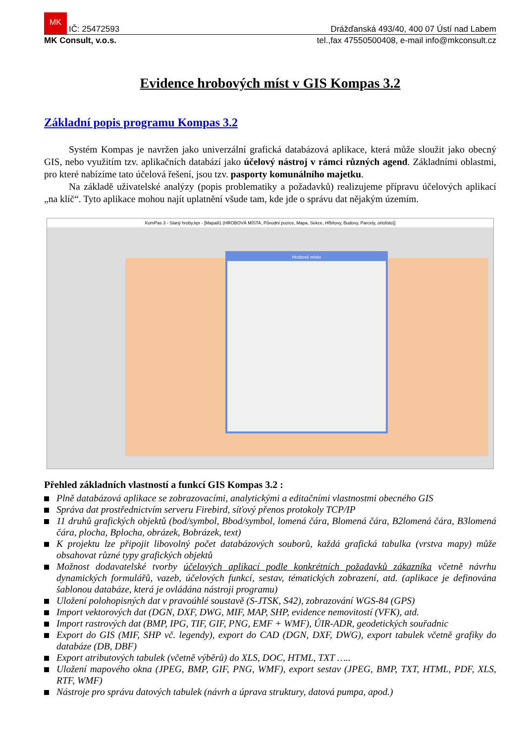MK IČ: 25472593 Drážďanská 493/40, 400 07 Ústí nad Labem
MK Consult, v.o.s. tel.,fax 47550500408, e-mail info@mkconsult.cz
Evidence hrobových míst v GIS Kompas 3.2
Základní popis programu Kompas 3.2
Systém Kompas je navržen jako univerzální grafická databázová aplikace, která může sloužit jako obecný GIS, nebo využitím tzv. aplikačních databází jako účelový nástroj v rámci různých agend. Základními oblastmi, pro které nabízíme tato účelová řešení, jsou tzv. pasporty komunálního majetku.
Na základě uživatelské analýzy (popis problematiky a požadavků) realizujeme přípravu účelových aplikací „na klíč“. Tyto aplikace mohou najít uplatnění všude tam, kde jde o správu dat nějakým územím.
KomPas 3 - Slaný hroby.kpr - [Mapa81 (HROBOVÁ MÍSTA, Původní pozice, Mapa, Sekce, Hřbitovy, Budovy, Parcely, ortofoto)]
Hrobové místo
Přehled základních vlastností a funkcí GIS Kompas 3.2 :
Plně databázová aplikace se zobrazovacími, analytickými a editačními vlastnostmi obecného GIS
Správa dat prostřednictvím serveru Firebird, síťový přenos protokoly TCP/IP
11 druhů grafických objektů (bod/symbol, Bbod/symbol, lomená čára, Blomená čára, B2lomená čára, B3lomená čára, plocha, Bplocha, obrázek, Bobrázek, text)
K projektu lze připojit libovolný počet databázových souborů, každá grafická tabulka (vrstva mapy) může obsahovat různé typy grafických objektů
Možnost dodavatelské tvorby účelových aplikací podle konkrétních požadavků zákazníka včetně návrhu dynamických formulářů, vazeb, účelových funkcí, sestav, tématických zobrazení, atd. (aplikace je definována šablonou databáze, která je ovládána nástroji programu)
Uložení polohopisných dat v pravoúhlé soustavě (S-JTSK, S42), zobrazování WGS-84 (GPS)
Import vektorových dat (DGN, DXF, DWG, MIF, MAP, SHP, evidence nemovitostí (VFK), atd.
Import rastrových dat (BMP, IPG, TIF, GIF, PNG, EMF + WMF), ÚIR-ADR, geodetických souřadnic
Export do GIS (MIF, SHP vč. legendy), export do CAD (DGN, DXF, DWG), export tabulek včetně grafiky do databáze (DB, DBF)
Export atributových tabulek (včetně výběrů) do XLS, DOC, HTML, TXT …..
Uložení mapového okna (JPEG, BMP, GIF, PNG, WMF), export sestav (JPEG, BMP, TXT, HTML, PDF, XLS, RTF, WMF)
Nástroje pro správu datových tabulek (návrh a úprava struktury, datová pumpa, apod.)